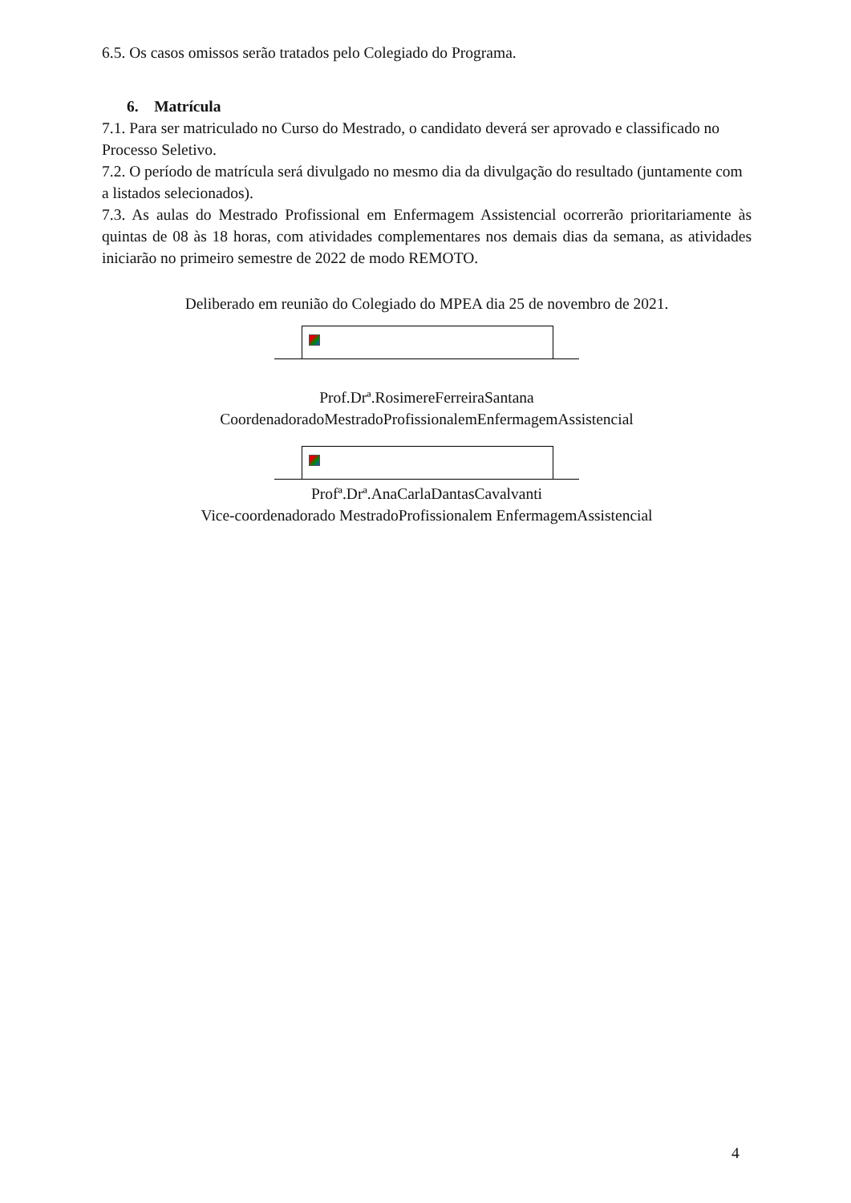6.5. Os casos omissos serão tratados pelo Colegiado do Programa.
6. Matrícula
7.1. Para ser matriculado no Curso do Mestrado, o candidato deverá ser aprovado e classificado no Processo Seletivo.
7.2. O período de matrícula será divulgado no mesmo dia da divulgação do resultado (juntamente com a listados selecionados).
7.3. As aulas do Mestrado Profissional em Enfermagem Assistencial ocorrerão prioritariamente às quintas de 08 às 18 horas, com atividades complementares nos demais dias da semana, as atividades iniciarão no primeiro semestre de 2022 de modo REMOTO.
Deliberado em reunião do Colegiado do MPEA dia 25 de novembro de 2021.
Prof.Drª.RosimereFerreiraSantana
CoordenadoradoMestradoProfissionalemEnfermagemAssistencial
Profª.Drª.AnaCarlaDantasCavalvanti
Vice-coordenadorado MestradoProfissionalem EnfermagemAssistencial
4